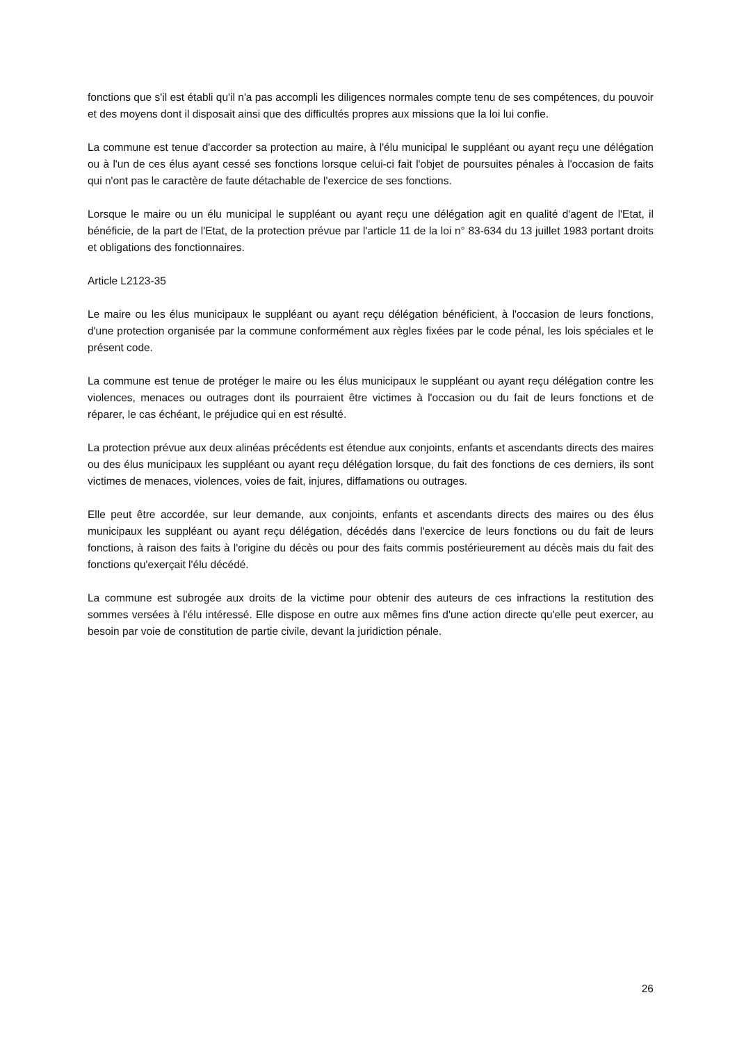fonctions que s'il est établi qu'il n'a pas accompli les diligences normales compte tenu de ses compétences, du pouvoir et des moyens dont il disposait ainsi que des difficultés propres aux missions que la loi lui confie.
La commune est tenue d'accorder sa protection au maire, à l'élu municipal le suppléant ou ayant reçu une délégation ou à l'un de ces élus ayant cessé ses fonctions lorsque celui-ci fait l'objet de poursuites pénales à l'occasion de faits qui n'ont pas le caractère de faute détachable de l'exercice de ses fonctions.
Lorsque le maire ou un élu municipal le suppléant ou ayant reçu une délégation agit en qualité d'agent de l'Etat, il bénéficie, de la part de l'Etat, de la protection prévue par l'article 11 de la loi n° 83-634 du 13 juillet 1983 portant droits et obligations des fonctionnaires.
Article L2123-35
Le maire ou les élus municipaux le suppléant ou ayant reçu délégation bénéficient, à l'occasion de leurs fonctions, d'une protection organisée par la commune conformément aux règles fixées par le code pénal, les lois spéciales et le présent code.
La commune est tenue de protéger le maire ou les élus municipaux le suppléant ou ayant reçu délégation contre les violences, menaces ou outrages dont ils pourraient être victimes à l'occasion ou du fait de leurs fonctions et de réparer, le cas échéant, le préjudice qui en est résulté.
La protection prévue aux deux alinéas précédents est étendue aux conjoints, enfants et ascendants directs des maires ou des élus municipaux les suppléant ou ayant reçu délégation lorsque, du fait des fonctions de ces derniers, ils sont victimes de menaces, violences, voies de fait, injures, diffamations ou outrages.
Elle peut être accordée, sur leur demande, aux conjoints, enfants et ascendants directs des maires ou des élus municipaux les suppléant ou ayant reçu délégation, décédés dans l'exercice de leurs fonctions ou du fait de leurs fonctions, à raison des faits à l'origine du décès ou pour des faits commis postérieurement au décès mais du fait des fonctions qu'exerçait l'élu décédé.
La commune est subrogée aux droits de la victime pour obtenir des auteurs de ces infractions la restitution des sommes versées à l'élu intéressé. Elle dispose en outre aux mêmes fins d'une action directe qu'elle peut exercer, au besoin par voie de constitution de partie civile, devant la juridiction pénale.
26